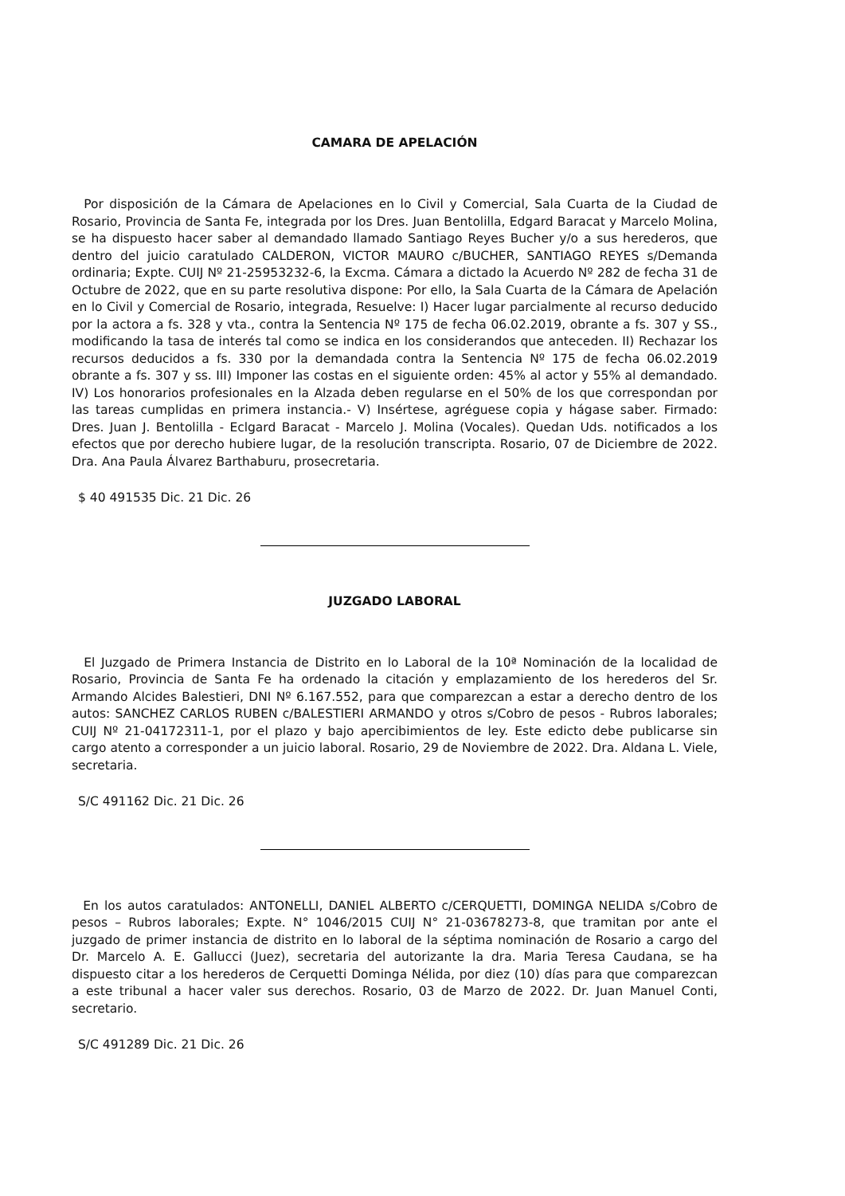CAMARA DE APELACIÓN
Por disposición de la Cámara de Apelaciones en lo Civil y Comercial, Sala Cuarta de la Ciudad de Rosario, Provincia de Santa Fe, integrada por los Dres. Juan Bentolilla, Edgard Baracat y Marcelo Molina, se ha dispuesto hacer saber al demandado llamado Santiago Reyes Bucher y/o a sus herederos, que dentro del juicio caratulado CALDERON, VICTOR MAURO c/BUCHER, SANTIAGO REYES s/Demanda ordinaria; Expte. CUIJ Nº 21-25953232-6, la Excma. Cámara a dictado la Acuerdo Nº 282 de fecha 31 de Octubre de 2022, que en su parte resolutiva dispone: Por ello, la Sala Cuarta de la Cámara de Apelación en lo Civil y Comercial de Rosario, integrada, Resuelve: I) Hacer lugar parcialmente al recurso deducido por la actora a fs. 328 y vta., contra la Sentencia Nº 175 de fecha 06.02.2019, obrante a fs. 307 y SS., modificando la tasa de interés tal como se indica en los considerandos que anteceden. II) Rechazar los recursos deducidos a fs. 330 por la demandada contra la Sentencia Nº 175 de fecha 06.02.2019 obrante a fs. 307 y ss. III) Imponer las costas en el siguiente orden: 45% al actor y 55% al demandado. IV) Los honorarios profesionales en la Alzada deben regularse en el 50% de los que correspondan por las tareas cumplidas en primera instancia.- V) Insértese, agréguese copia y hágase saber. Firmado: Dres. Juan J. Bentolilla - Eclgard Baracat - Marcelo J. Molina (Vocales). Quedan Uds. notificados a los efectos que por derecho hubiere lugar, de la resolución transcripta. Rosario, 07 de Diciembre de 2022. Dra. Ana Paula Álvarez Barthaburu, prosecretaria.
$ 40 491535 Dic. 21 Dic. 26
JUZGADO LABORAL
El Juzgado de Primera Instancia de Distrito en lo Laboral de la 10ª Nominación de la localidad de Rosario, Provincia de Santa Fe ha ordenado la citación y emplazamiento de los herederos del Sr. Armando Alcides Balestieri, DNI Nº 6.167.552, para que comparezcan a estar a derecho dentro de los autos: SANCHEZ CARLOS RUBEN c/BALESTIERI ARMANDO y otros s/Cobro de pesos - Rubros laborales; CUIJ Nº 21-04172311-1, por el plazo y bajo apercibimientos de ley. Este edicto debe publicarse sin cargo atento a corresponder a un juicio laboral. Rosario, 29 de Noviembre de 2022. Dra. Aldana L. Viele, secretaria.
S/C 491162 Dic. 21 Dic. 26
En los autos caratulados: ANTONELLI, DANIEL ALBERTO c/CERQUETTI, DOMINGA NELIDA s/Cobro de pesos – Rubros laborales; Expte. N° 1046/2015 CUIJ N° 21-03678273-8, que tramitan por ante el juzgado de primer instancia de distrito en lo laboral de la séptima nominación de Rosario a cargo del Dr. Marcelo A. E. Gallucci (Juez), secretaria del autorizante la dra. Maria Teresa Caudana, se ha dispuesto citar a los herederos de Cerquetti Dominga Nélida, por diez (10) días para que comparezcan a este tribunal a hacer valer sus derechos. Rosario, 03 de Marzo de 2022. Dr. Juan Manuel Conti, secretario.
S/C 491289 Dic. 21 Dic. 26